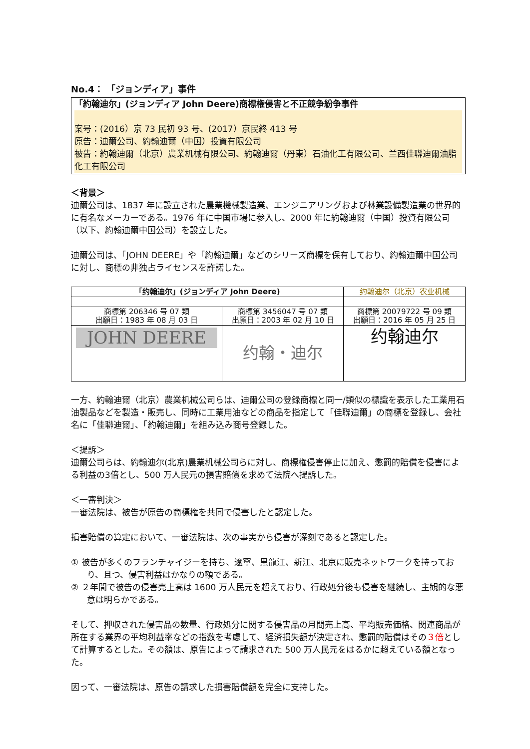No.4： 「ジョンディア」事件
「約翰迪尔」(ジョンディア John Deere)商標権侵害と不正競争紛争事件
案号：(2016）京 73 民初 93 号、(2017）京民終 413 号
原告：迪爾公司、約翰迪爾（中国）投資有限公司
被告：約翰迪爾（北京）農業机械有限公司、約翰迪爾（丹東）石油化工有限公司、兰西佳聯迪爾油脂化工有限公司
＜背景＞
迪爾公司は、1837 年に設立された農業機械製造業、エンジニアリングおよび林業設備製造業の世界的に有名なメーカーである。1976 年に中国市場に参入し、2000 年に約翰迪爾（中国）投資有限公司（以下、約翰迪爾中国公司）を設立した。
迪爾公司は、「JOHN DEERE」や「約翰迪爾」などのシリーズ商標を保有しており、約翰迪爾中国公司に対し、商標の非独占ライセンスを許諾した。
| 「约翰迪尔」(ジョンディア John Deere) | | 约翰迪尔（北京）农业机械 |
| 商標第 206346 号 07 類 出願日：1983 年 08 月 03 日 | 商標第 3456047 号 07 類 出願日：2003 年 02 月 10 日 | 商標第 20079722 号 09 類 出願日：2016 年 05 月 25 日 |
| JOHN DEERE | 约翰・迪尔 | 约翰迪尔 |
一方、約翰迪爾（北京）農業机械公司らは、迪爾公司の登録商標と同一/類似の標識を表示した工業用石油製品などを製造・販売し、同時に工業用油などの商品を指定して「佳聯迪爾」の商標を登録し、会社名に「佳聯迪爾」、「約翰迪爾」を組み込み商号登録した。
＜提訴＞
迪爾公司らは、約翰迪尔(北京)農業机械公司らに対し、商標権侵害停止に加え、懲罰的賠償を侵害による利益の3倍とし、500 万人民元の損害賠償を求めて法院へ提訴した。
＜一審判決＞
一審法院は、被告が原告の商標権を共同で侵害したと認定した。
損害賠償の算定において、一審法院は、次の事実から侵害が深刻であると認定した。
① 被告が多くのフランチャイジーを持ち、遼寧、黒龍江、新江、北京に販売ネットワークを持っており、且つ、侵害利益はかなりの額である。
② ２年間で被告の侵害売上高は 1600 万人民元を超えており、行政処分後も侵害を継続し、主観的な悪意は明らかである。
そして、押収された侵害品の数量、行政処分に関する侵害品の月間売上高、平均販売価格、関連商品が所在する業界の平均利益率などの指数を考慮して、経済損失額が決定され、懲罰的賠償はその３倍として計算するとした。その額は、原告によって請求された 500 万人民元をはるかに超えている額となった。
因って、一審法院は、原告の請求した損害賠償額を完全に支持した。